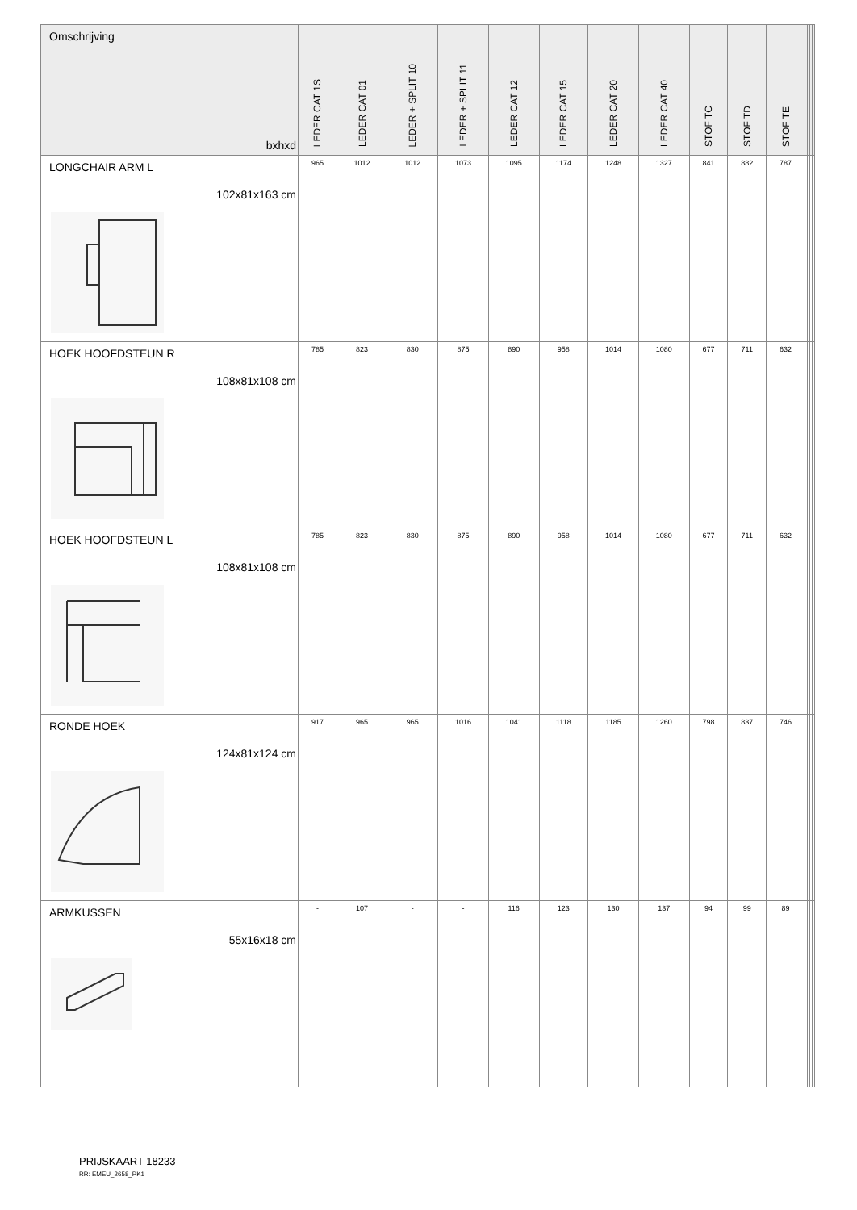| Omschrijving bxhxd | LEDER CAT 1S | LEDER CAT 01 | LEDER + SPLIT 10 | LEDER + SPLIT 11 | LEDER CAT 12 | LEDER CAT 15 | LEDER CAT 20 | LEDER CAT 40 | STOF TC | STOF TD | STOF TE | | | | |
| --- | --- | --- | --- | --- | --- | --- | --- | --- | --- | --- | --- | --- | --- | --- | --- |
| LONGCHAIR ARM L 102x81x163 cm | 965 | 1012 | 1012 | 1073 | 1095 | 1174 | 1248 | 1327 | 841 | 882 | 787 | | | | |
| HOEK HOOFDSTEUN R 108x81x108 cm | 785 | 823 | 830 | 875 | 890 | 958 | 1014 | 1080 | 677 | 711 | 632 | | | | |
| HOEK HOOFDSTEUN L 108x81x108 cm | 785 | 823 | 830 | 875 | 890 | 958 | 1014 | 1080 | 677 | 711 | 632 | | | | |
| RONDE HOEK 124x81x124 cm | 917 | 965 | 965 | 1016 | 1041 | 1118 | 1185 | 1260 | 798 | 837 | 746 | | | | |
| ARMKUSSEN 55x16x18 cm | - | 107 | - | - | 116 | 123 | 130 | 137 | 94 | 99 | 89 | | | | |
PRIJSKAART 18233
RR: EMEU_2658_PK1